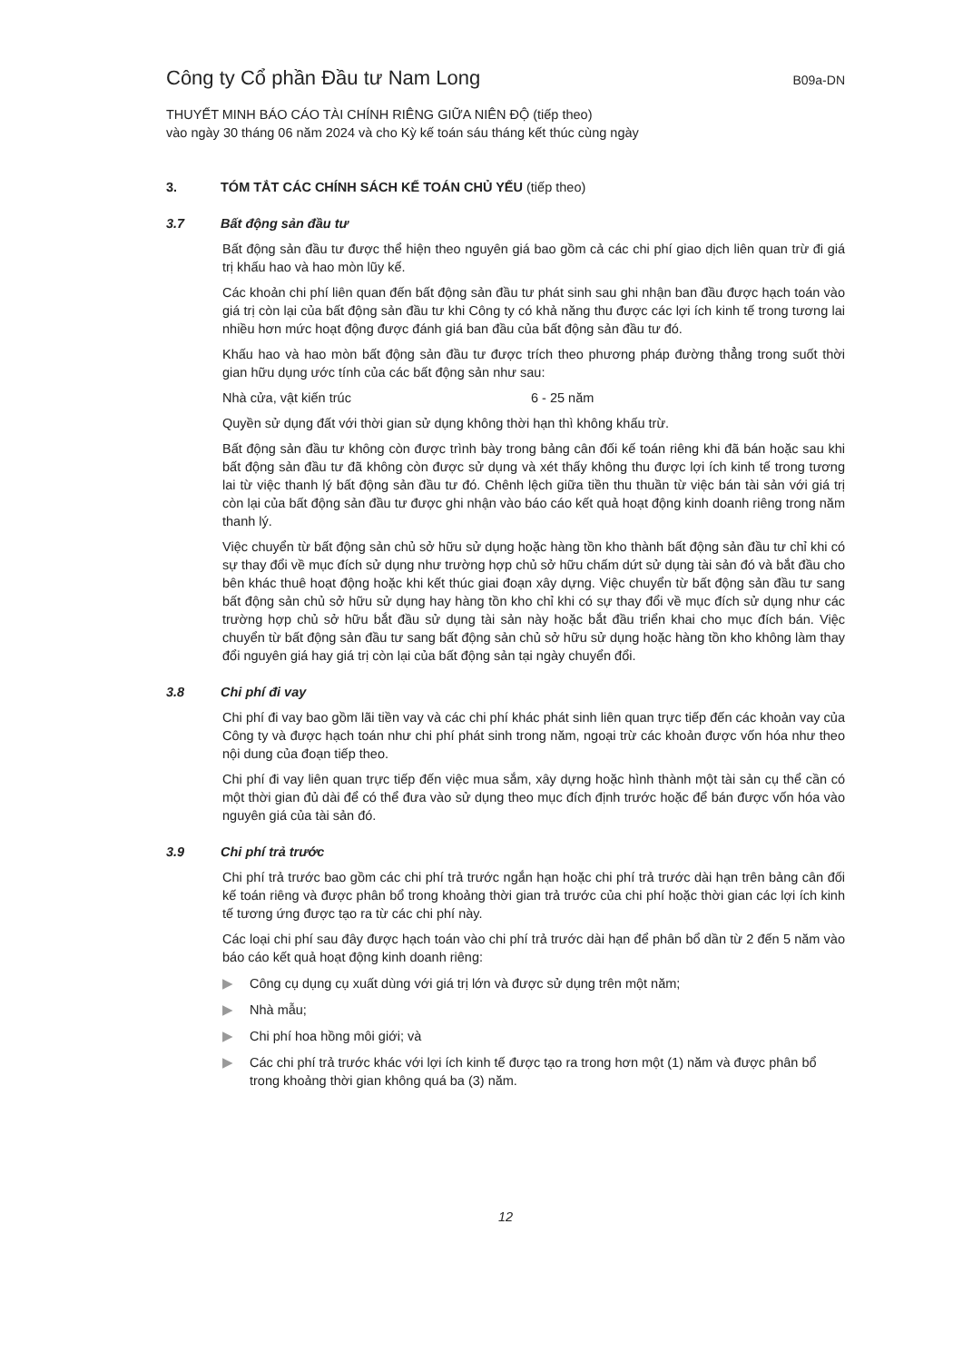Công ty Cổ phần Đầu tư Nam Long
B09a-DN
THUYẾT MINH BÁO CÁO TÀI CHÍNH RIÊNG GIỮA NIÊN ĐỘ (tiếp theo)
vào ngày 30 tháng 06 năm 2024 và cho Kỳ kế toán sáu tháng kết thúc cùng ngày
3. TÓM TẮT CÁC CHÍNH SÁCH KẾ TOÁN CHỦ YẾU (tiếp theo)
3.7 Bất động sản đầu tư
Bất động sản đầu tư được thể hiện theo nguyên giá bao gồm cả các chi phí giao dịch liên quan trừ đi giá trị khấu hao và hao mòn lũy kế.
Các khoản chi phí liên quan đến bất động sản đầu tư phát sinh sau ghi nhận ban đầu được hạch toán vào giá trị còn lại của bất động sản đầu tư khi Công ty có khả năng thu được các lợi ích kinh tế trong tương lai nhiều hơn mức hoạt động được đánh giá ban đầu của bất động sản đầu tư đó.
Khấu hao và hao mòn bất động sản đầu tư được trích theo phương pháp đường thẳng trong suốt thời gian hữu dụng ước tính của các bất động sản như sau:
Nhà cửa, vật kiến trúc 6 - 25 năm
Quyền sử dụng đất với thời gian sử dụng không thời hạn thì không khấu trừ.
Bất động sản đầu tư không còn được trình bày trong bảng cân đối kế toán riêng khi đã bán hoặc sau khi bất động sản đầu tư đã không còn được sử dụng và xét thấy không thu được lợi ích kinh tế trong tương lai từ việc thanh lý bất động sản đầu tư đó. Chênh lệch giữa tiền thu thuần từ việc bán tài sản với giá trị còn lại của bất động sản đầu tư được ghi nhận vào báo cáo kết quả hoạt động kinh doanh riêng trong năm thanh lý.
Việc chuyển từ bất động sản chủ sở hữu sử dụng hoặc hàng tồn kho thành bất động sản đầu tư chỉ khi có sự thay đổi về mục đích sử dụng như trường hợp chủ sở hữu chấm dứt sử dụng tài sản đó và bắt đầu cho bên khác thuê hoạt động hoặc khi kết thúc giai đoạn xây dựng. Việc chuyển từ bất động sản đầu tư sang bất động sản chủ sở hữu sử dụng hay hàng tồn kho chỉ khi có sự thay đổi về mục đích sử dụng như các trường hợp chủ sở hữu bắt đầu sử dụng tài sản này hoặc bắt đầu triển khai cho mục đích bán. Việc chuyển từ bất động sản đầu tư sang bất động sản chủ sở hữu sử dụng hoặc hàng tồn kho không làm thay đổi nguyên giá hay giá trị còn lại của bất động sản tại ngày chuyển đổi.
3.8 Chi phí đi vay
Chi phí đi vay bao gồm lãi tiền vay và các chi phí khác phát sinh liên quan trực tiếp đến các khoản vay của Công ty và được hạch toán như chi phí phát sinh trong năm, ngoại trừ các khoản được vốn hóa như theo nội dung của đoạn tiếp theo.
Chi phí đi vay liên quan trực tiếp đến việc mua sắm, xây dựng hoặc hình thành một tài sản cụ thể cần có một thời gian đủ dài để có thể đưa vào sử dụng theo mục đích định trước hoặc để bán được vốn hóa vào nguyên giá của tài sản đó.
3.9 Chi phí trả trước
Chi phí trả trước bao gồm các chi phí trả trước ngắn hạn hoặc chi phí trả trước dài hạn trên bảng cân đối kế toán riêng và được phân bổ trong khoảng thời gian trả trước của chi phí hoặc thời gian các lợi ích kinh tế tương ứng được tạo ra từ các chi phí này.
Các loại chi phí sau đây được hạch toán vào chi phí trả trước dài hạn để phân bổ dần từ 2 đến 5 năm vào báo cáo kết quả hoạt động kinh doanh riêng:
▶ Công cụ dụng cụ xuất dùng với giá trị lớn và được sử dụng trên một năm;
▶ Nhà mẫu;
▶ Chi phí hoa hồng môi giới; và
▶ Các chi phí trả trước khác với lợi ích kinh tế được tạo ra trong hơn một (1) năm và được phân bổ trong khoảng thời gian không quá ba (3) năm.
12